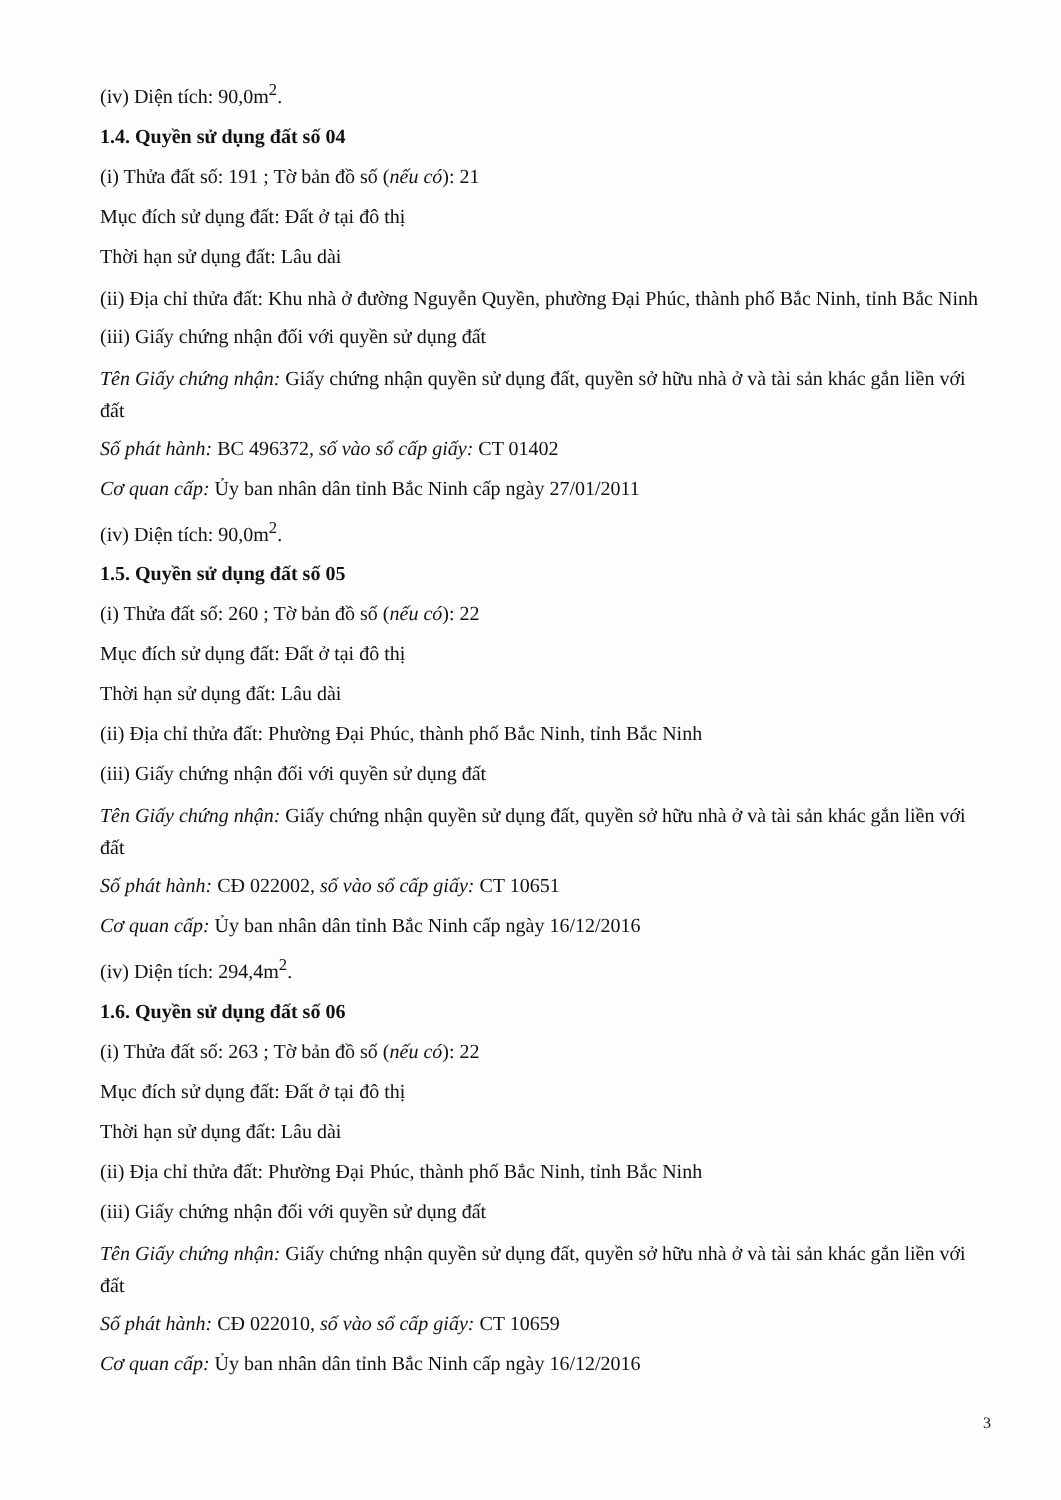(iv) Diện tích: 90,0m<sup>2</sup>.
1.4. Quyền sử dụng đất số 04
(i) Thửa đất số: 191 ; Tờ bản đồ số (nếu có): 21
Mục đích sử dụng đất: Đất ở tại đô thị
Thời hạn sử dụng đất: Lâu dài
(ii) Địa chỉ thửa đất: Khu nhà ở đường Nguyễn Quyền, phường Đại Phúc, thành phố Bắc Ninh, tỉnh Bắc Ninh
(iii) Giấy chứng nhận đối với quyền sử dụng đất
Tên Giấy chứng nhận: Giấy chứng nhận quyền sử dụng đất, quyền sở hữu nhà ở và tài sản khác gắn liền với đất
Số phát hành: BC 496372, số vào sổ cấp giấy: CT 01402
Cơ quan cấp: Ủy ban nhân dân tỉnh Bắc Ninh cấp ngày 27/01/2011
(iv) Diện tích: 90,0m<sup>2</sup>.
1.5. Quyền sử dụng đất số 05
(i) Thửa đất số: 260 ; Tờ bản đồ số (nếu có): 22
Mục đích sử dụng đất: Đất ở tại đô thị
Thời hạn sử dụng đất: Lâu dài
(ii) Địa chỉ thửa đất: Phường Đại Phúc, thành phố Bắc Ninh, tỉnh Bắc Ninh
(iii) Giấy chứng nhận đối với quyền sử dụng đất
Tên Giấy chứng nhận: Giấy chứng nhận quyền sử dụng đất, quyền sở hữu nhà ở và tài sản khác gắn liền với đất
Số phát hành: CĐ 022002, số vào sổ cấp giấy: CT 10651
Cơ quan cấp: Ủy ban nhân dân tỉnh Bắc Ninh cấp ngày 16/12/2016
(iv) Diện tích: 294,4m<sup>2</sup>.
1.6. Quyền sử dụng đất số 06
(i) Thửa đất số: 263 ; Tờ bản đồ số (nếu có): 22
Mục đích sử dụng đất: Đất ở tại đô thị
Thời hạn sử dụng đất: Lâu dài
(ii) Địa chỉ thửa đất: Phường Đại Phúc, thành phố Bắc Ninh, tỉnh Bắc Ninh
(iii) Giấy chứng nhận đối với quyền sử dụng đất
Tên Giấy chứng nhận: Giấy chứng nhận quyền sử dụng đất, quyền sở hữu nhà ở và tài sản khác gắn liền với đất
Số phát hành: CĐ 022010, số vào sổ cấp giấy: CT 10659
Cơ quan cấp: Ủy ban nhân dân tỉnh Bắc Ninh cấp ngày 16/12/2016
3